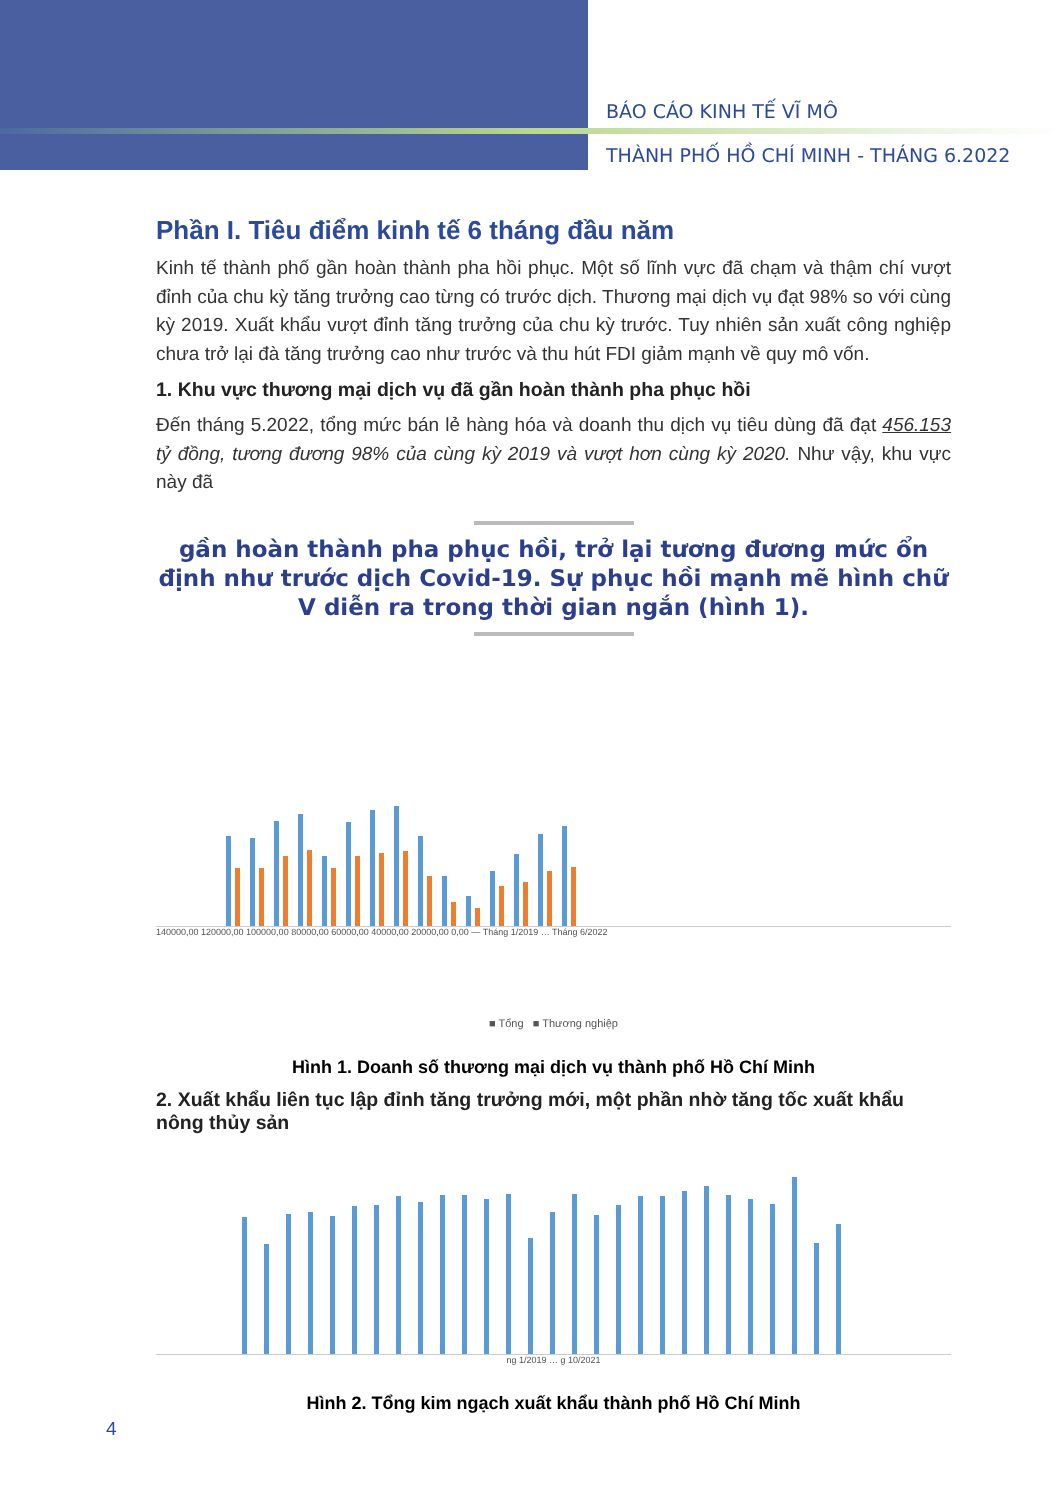BÁO CÁO KINH TẾ VĨ MÔ
THÀNH PHỐ HỒ CHÍ MINH - THÁNG 6.2022
Phần I. Tiêu điểm kinh tế 6 tháng đầu năm
Kinh tế thành phố gần hoàn thành pha hồi phục. Một số lĩnh vực đã chạm và thậm chí vượt đỉnh của chu kỳ tăng trưởng cao từng có trước dịch. Thương mại dịch vụ đạt 98% so với cùng kỳ 2019. Xuất khẩu vượt đỉnh tăng trưởng của chu kỳ trước. Tuy nhiên sản xuất công nghiệp chưa trở lại đà tăng trưởng cao như trước và thu hút FDI giảm mạnh về quy mô vốn.
1. Khu vực thương mại dịch vụ đã gần hoàn thành pha phục hồi
Đến tháng 5.2022, tổng mức bán lẻ hàng hóa và doanh thu dịch vụ tiêu dùng đã đạt 456.153 tỷ đồng, tương đương 98% của cùng kỳ 2019 và vượt hơn cùng kỳ 2020. Như vậy, khu vực này đã
gần hoàn thành pha phục hồi, trở lại tương đương mức ổn định như trước dịch Covid-19. Sự phục hồi mạnh mẽ hình chữ V diễn ra trong thời gian ngắn (hình 1).
140000,00 120000,00 100000,00 80000,00 60000,00 40000,00 20000,00 0,00 — Tháng 1/2019 … Tháng 6/2022
■ Tổng ■ Thương nghiệp
Hình 1. Doanh số thương mại dịch vụ thành phố Hồ Chí Minh
2. Xuất khẩu liên tục lập đỉnh tăng trưởng mới, một phần nhờ tăng tốc xuất khẩu nông thủy sản
ng 1/2019 … g 10/2021
Hình 2. Tổng kim ngạch xuất khẩu thành phố Hồ Chí Minh
4